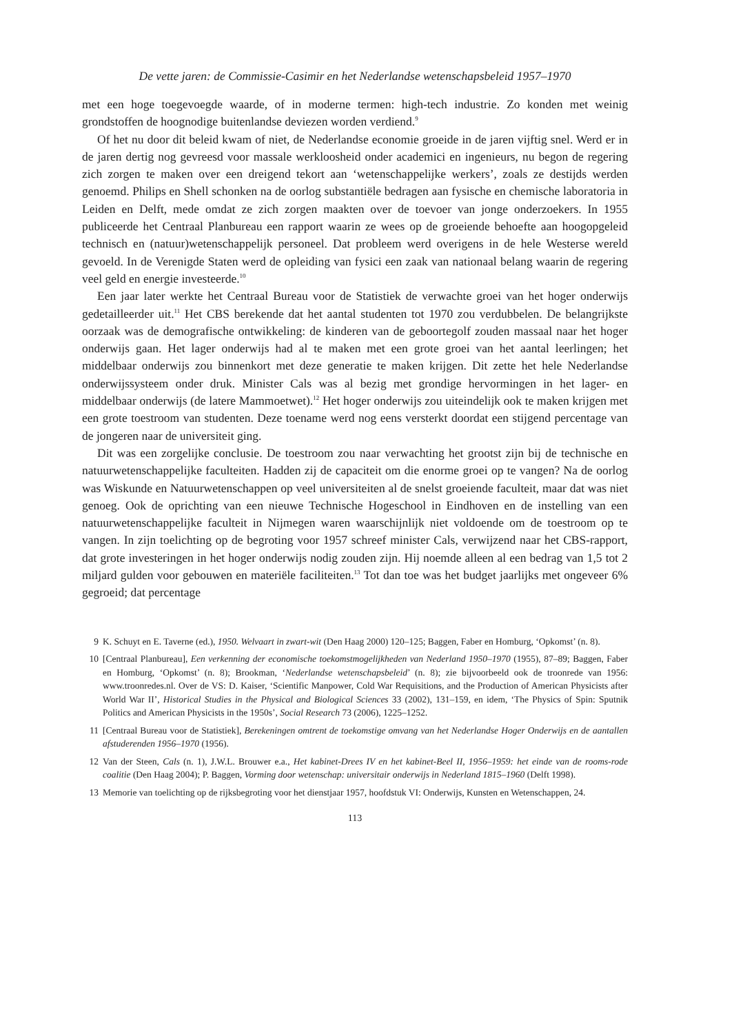De vette jaren: de Commissie-Casimir en het Nederlandse wetenschapsbeleid 1957–1970
met een hoge toegevoegde waarde, of in moderne termen: high-tech industrie. Zo konden met weinig grondstoffen de hoognodige buitenlandse deviezen worden verdiend.<sup>9</sup>
Of het nu door dit beleid kwam of niet, de Nederlandse economie groeide in de jaren vijftig snel. Werd er in de jaren dertig nog gevreesd voor massale werkloosheid onder academici en ingenieurs, nu begon de regering zich zorgen te maken over een dreigend tekort aan ‘wetenschappelijke werkers’, zoals ze destijds werden genoemd. Philips en Shell schonken na de oorlog substantiële bedragen aan fysische en chemische laboratoria in Leiden en Delft, mede omdat ze zich zorgen maakten over de toevoer van jonge onderzoekers. In 1955 publiceerde het Centraal Planbureau een rapport waarin ze wees op de groeiende behoefte aan hoogopgeleid technisch en (natuur)wetenschappelijk personeel. Dat probleem werd overigens in de hele Westerse wereld gevoeld. In de Verenigde Staten werd de opleiding van fysici een zaak van nationaal belang waarin de regering veel geld en energie investeerde.<sup>10</sup>
Een jaar later werkte het Centraal Bureau voor de Statistiek de verwachte groei van het hoger onderwijs gedetailleerder uit.<sup>11</sup> Het CBS berekende dat het aantal studenten tot 1970 zou verdubbelen. De belangrijkste oorzaak was de demografische ontwikkeling: de kinderen van de geboortegolf zouden massaal naar het hoger onderwijs gaan. Het lager onderwijs had al te maken met een grote groei van het aantal leerlingen; het middelbaar onderwijs zou binnenkort met deze generatie te maken krijgen. Dit zette het hele Nederlandse onderwijssysteem onder druk. Minister Cals was al bezig met grondige hervormingen in het lager- en middelbaar onderwijs (de latere Mammoetwet).<sup>12</sup> Het hoger onderwijs zou uiteindelijk ook te maken krijgen met een grote toestroom van studenten. Deze toename werd nog eens versterkt doordat een stijgend percentage van de jongeren naar de universiteit ging.
Dit was een zorgelijke conclusie. De toestroom zou naar verwachting het grootst zijn bij de technische en natuurwetenschappelijke faculteiten. Hadden zij de capaciteit om die enorme groei op te vangen? Na de oorlog was Wiskunde en Natuurwetenschappen op veel universiteiten al de snelst groeiende faculteit, maar dat was niet genoeg. Ook de oprichting van een nieuwe Technische Hogeschool in Eindhoven en de instelling van een natuurwetenschappelijke faculteit in Nijmegen waren waarschijnlijk niet voldoende om de toestroom op te vangen. In zijn toelichting op de begroting voor 1957 schreef minister Cals, verwijzend naar het CBS-rapport, dat grote investeringen in het hoger onderwijs nodig zouden zijn. Hij noemde alleen al een bedrag van 1,5 tot 2 miljard gulden voor gebouwen en materiële faciliteiten.<sup>13</sup> Tot dan toe was het budget jaarlijks met ongeveer 6% gegroeid; dat percentage
9 K. Schuyt en E. Taverne (ed.), 1950. Welvaart in zwart-wit (Den Haag 2000) 120–125; Baggen, Faber en Homburg, ‘Opkomst’ (n. 8).
10 [Centraal Planbureau], Een verkenning der economische toekomstmogelijkheden van Nederland 1950–1970 (1955), 87–89; Baggen, Faber en Homburg, ‘Opkomst’ (n. 8); Brookman, ‘Nederlandse wetenschapsbeleid’ (n. 8); zie bijvoorbeeld ook de troonrede van 1956: www.troonredes.nl. Over de VS: D. Kaiser, ‘Scientific Manpower, Cold War Requisitions, and the Production of American Physicists after World War II’, Historical Studies in the Physical and Biological Sciences 33 (2002), 131–159, en idem, ‘The Physics of Spin: Sputnik Politics and American Physicists in the 1950s’, Social Research 73 (2006), 1225–1252.
11 [Centraal Bureau voor de Statistiek], Berekeningen omtrent de toekomstige omvang van het Nederlandse Hoger Onderwijs en de aantallen afstuderenden 1956–1970 (1956).
12 Van der Steen, Cals (n. 1), J.W.L. Brouwer e.a., Het kabinet-Drees IV en het kabinet-Beel II, 1956–1959: het einde van de rooms-rode coalitie (Den Haag 2004); P. Baggen, Vorming door wetenschap: universitair onderwijs in Nederland 1815–1960 (Delft 1998).
13 Memorie van toelichting op de rijksbegroting voor het dienstjaar 1957, hoofdstuk VI: Onderwijs, Kunsten en Wetenschappen, 24.
113